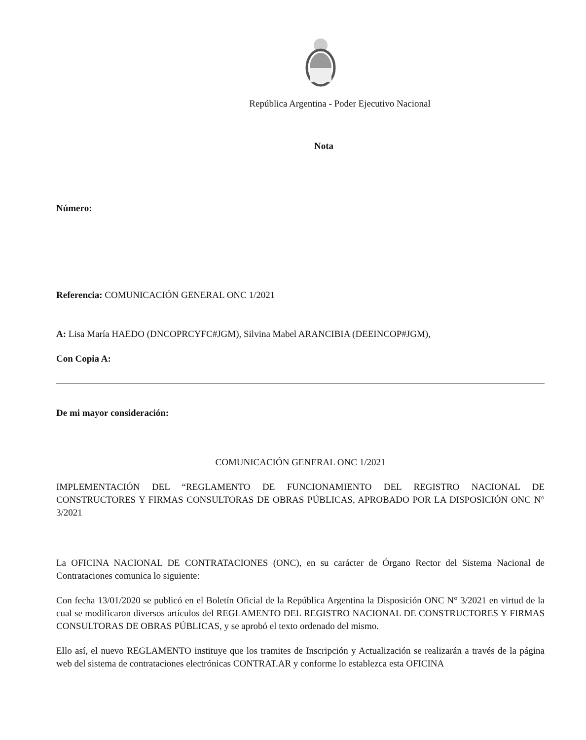República Argentina - Poder Ejecutivo Nacional
Nota
Número:
Referencia: COMUNICACIÓN GENERAL ONC 1/2021
A: Lisa María HAEDO (DNCOPRCYFC#JGM), Silvina Mabel ARANCIBIA (DEEINCOP#JGM),
Con Copia A:
De mi mayor consideración:
COMUNICACIÓN GENERAL ONC 1/2021
IMPLEMENTACIÓN DEL “REGLAMENTO DE FUNCIONAMIENTO DEL REGISTRO NACIONAL DE CONSTRUCTORES Y FIRMAS CONSULTORAS DE OBRAS PÚBLICAS, APROBADO POR LA DISPOSICIÓN ONC N° 3/2021
La OFICINA NACIONAL DE CONTRATACIONES (ONC), en su carácter de Órgano Rector del Sistema Nacional de Contrataciones comunica lo siguiente:
Con fecha 13/01/2020 se publicó en el Boletín Oficial de la República Argentina la Disposición ONC N° 3/2021 en virtud de la cual se modificaron diversos artículos del REGLAMENTO DEL REGISTRO NACIONAL DE CONSTRUCTORES Y FIRMAS CONSULTORAS DE OBRAS PÚBLICAS, y se aprobó el texto ordenado del mismo.
Ello así, el nuevo REGLAMENTO instituye que los tramites de Inscripción y Actualización se realizarán a través de la página web del sistema de contrataciones electrónicas CONTRAT.AR y conforme lo establezca esta OFICINA